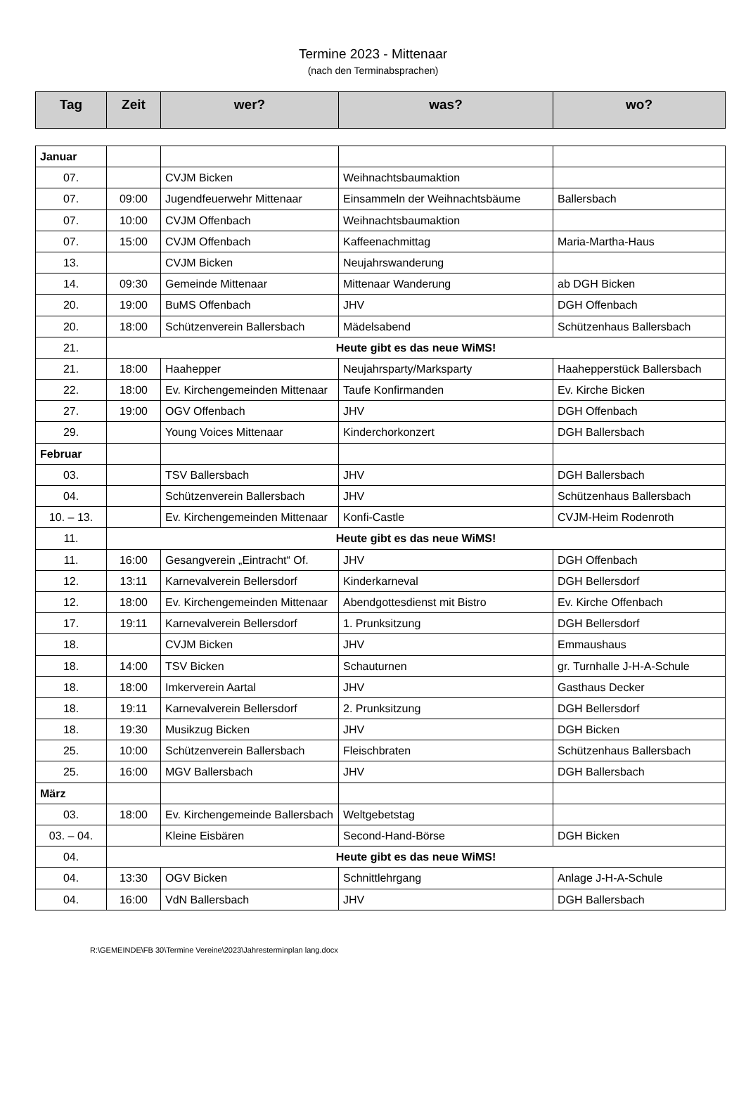Termine 2023 - Mittenaar
(nach den Terminabsprachen)
| Tag | Zeit | wer? | was? | wo? |
| --- | --- | --- | --- | --- |
| Januar | | | | |
| 07. | | CVJM Bicken | Weihnachtsbaumaktion | |
| 07. | 09:00 | Jugendfeuerwehr Mittenaar | Einsammeln der Weihnachtsbäume | Ballersbach |
| 07. | 10:00 | CVJM Offenbach | Weihnachtsbaumaktion | |
| 07. | 15:00 | CVJM Offenbach | Kaffeenachmittag | Maria-Martha-Haus |
| 13. | | CVJM Bicken | Neujahrswanderung | |
| 14. | 09:30 | Gemeinde Mittenaar | Mittenaar Wanderung | ab DGH Bicken |
| 20. | 19:00 | BuMS Offenbach | JHV | DGH Offenbach |
| 20. | 18:00 | Schützenverein Ballersbach | Mädelsabend | Schützenhaus Ballersbach |
| 21. | Heute gibt es das neue WiMS! | | | |
| 21. | 18:00 | Haahepper | Neujahrsparty/Marksparty | Haahepperstück Ballersbach |
| 22. | 18:00 | Ev. Kirchengemeinden Mittenaar | Taufe Konfirmanden | Ev. Kirche Bicken |
| 27. | 19:00 | OGV Offenbach | JHV | DGH Offenbach |
| 29. | | Young Voices Mittenaar | Kinderchorkonzert | DGH Ballersbach |
| Februar | | | | |
| 03. | | TSV Ballersbach | JHV | DGH Ballersbach |
| 04. | | Schützenverein Ballersbach | JHV | Schützenhaus Ballersbach |
| 10. – 13. | | Ev. Kirchengemeinden Mittenaar | Konfi-Castle | CVJM-Heim Rodenroth |
| 11. | Heute gibt es das neue WiMS! | | | |
| 11. | 16:00 | Gesangverein „Eintracht“ Of. | JHV | DGH Offenbach |
| 12. | 13:11 | Karnevalverein Bellersdorf | Kinderkarneval | DGH Bellersdorf |
| 12. | 18:00 | Ev. Kirchengemeinden Mittenaar | Abendgottesdienst mit Bistro | Ev. Kirche Offenbach |
| 17. | 19:11 | Karnevalverein Bellersdorf | 1. Prunksitzung | DGH Bellersdorf |
| 18. | | CVJM Bicken | JHV | Emmaushaus |
| 18. | 14:00 | TSV Bicken | Schauturnen | gr. Turnhalle J-H-A-Schule |
| 18. | 18:00 | Imkerverein Aartal | JHV | Gasthaus Decker |
| 18. | 19:11 | Karnevalverein Bellersdorf | 2. Prunksitzung | DGH Bellersdorf |
| 18. | 19:30 | Musikzug Bicken | JHV | DGH Bicken |
| 25. | 10:00 | Schützenverein Ballersbach | Fleischbraten | Schützenhaus Ballersbach |
| 25. | 16:00 | MGV Ballersbach | JHV | DGH Ballersbach |
| März | | | | |
| 03. | 18:00 | Ev. Kirchengemeinde Ballersbach | Weltgebetstag | |
| 03. – 04. | | Kleine Eisbären | Second-Hand-Börse | DGH Bicken |
| 04. | Heute gibt es das neue WiMS! | | | |
| 04. | 13:30 | OGV Bicken | Schnittlehrgang | Anlage J-H-A-Schule |
| 04. | 16:00 | VdN Ballersbach | JHV | DGH Ballersbach |
R:\GEMEINDE\FB 30\Termine Vereine\2023\Jahresterminplan lang.docx